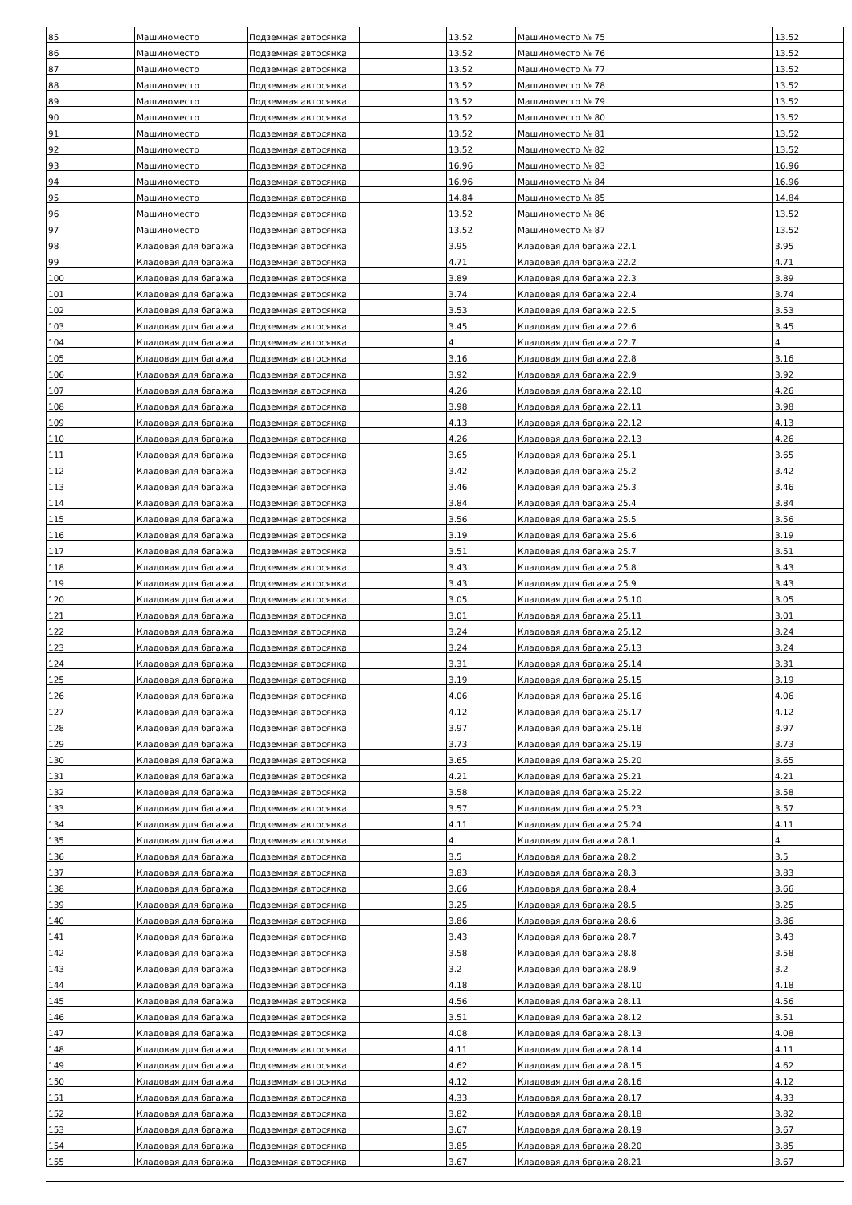| 85 | Машиноместо | Подземная автосянка | | 13.52 | Машиноместо № 75 | 13.52 |
| 86 | Машиноместо | Подземная автосянка | | 13.52 | Машиноместо № 76 | 13.52 |
| 87 | Машиноместо | Подземная автосянка | | 13.52 | Машиноместо № 77 | 13.52 |
| 88 | Машиноместо | Подземная автосянка | | 13.52 | Машиноместо № 78 | 13.52 |
| 89 | Машиноместо | Подземная автосянка | | 13.52 | Машиноместо № 79 | 13.52 |
| 90 | Машиноместо | Подземная автосянка | | 13.52 | Машиноместо № 80 | 13.52 |
| 91 | Машиноместо | Подземная автосянка | | 13.52 | Машиноместо № 81 | 13.52 |
| 92 | Машиноместо | Подземная автосянка | | 13.52 | Машиноместо № 82 | 13.52 |
| 93 | Машиноместо | Подземная автосянка | | 16.96 | Машиноместо № 83 | 16.96 |
| 94 | Машиноместо | Подземная автосянка | | 16.96 | Машиноместо № 84 | 16.96 |
| 95 | Машиноместо | Подземная автосянка | | 14.84 | Машиноместо № 85 | 14.84 |
| 96 | Машиноместо | Подземная автосянка | | 13.52 | Машиноместо № 86 | 13.52 |
| 97 | Машиноместо | Подземная автосянка | | 13.52 | Машиноместо № 87 | 13.52 |
| 98 | Кладовая для багажа | Подземная автосянка | | 3.95 | Кладовая для багажа 22.1 | 3.95 |
| 99 | Кладовая для багажа | Подземная автосянка | | 4.71 | Кладовая для багажа 22.2 | 4.71 |
| 100 | Кладовая для багажа | Подземная автосянка | | 3.89 | Кладовая для багажа 22.3 | 3.89 |
| 101 | Кладовая для багажа | Подземная автосянка | | 3.74 | Кладовая для багажа 22.4 | 3.74 |
| 102 | Кладовая для багажа | Подземная автосянка | | 3.53 | Кладовая для багажа 22.5 | 3.53 |
| 103 | Кладовая для багажа | Подземная автосянка | | 3.45 | Кладовая для багажа 22.6 | 3.45 |
| 104 | Кладовая для багажа | Подземная автосянка | | 4 | Кладовая для багажа 22.7 | 4 |
| 105 | Кладовая для багажа | Подземная автосянка | | 3.16 | Кладовая для багажа 22.8 | 3.16 |
| 106 | Кладовая для багажа | Подземная автосянка | | 3.92 | Кладовая для багажа 22.9 | 3.92 |
| 107 | Кладовая для багажа | Подземная автосянка | | 4.26 | Кладовая для багажа 22.10 | 4.26 |
| 108 | Кладовая для багажа | Подземная автосянка | | 3.98 | Кладовая для багажа 22.11 | 3.98 |
| 109 | Кладовая для багажа | Подземная автосянка | | 4.13 | Кладовая для багажа 22.12 | 4.13 |
| 110 | Кладовая для багажа | Подземная автосянка | | 4.26 | Кладовая для багажа 22.13 | 4.26 |
| 111 | Кладовая для багажа | Подземная автосянка | | 3.65 | Кладовая для багажа 25.1 | 3.65 |
| 112 | Кладовая для багажа | Подземная автосянка | | 3.42 | Кладовая для багажа 25.2 | 3.42 |
| 113 | Кладовая для багажа | Подземная автосянка | | 3.46 | Кладовая для багажа 25.3 | 3.46 |
| 114 | Кладовая для багажа | Подземная автосянка | | 3.84 | Кладовая для багажа 25.4 | 3.84 |
| 115 | Кладовая для багажа | Подземная автосянка | | 3.56 | Кладовая для багажа 25.5 | 3.56 |
| 116 | Кладовая для багажа | Подземная автосянка | | 3.19 | Кладовая для багажа 25.6 | 3.19 |
| 117 | Кладовая для багажа | Подземная автосянка | | 3.51 | Кладовая для багажа 25.7 | 3.51 |
| 118 | Кладовая для багажа | Подземная автосянка | | 3.43 | Кладовая для багажа 25.8 | 3.43 |
| 119 | Кладовая для багажа | Подземная автосянка | | 3.43 | Кладовая для багажа 25.9 | 3.43 |
| 120 | Кладовая для багажа | Подземная автосянка | | 3.05 | Кладовая для багажа 25.10 | 3.05 |
| 121 | Кладовая для багажа | Подземная автосянка | | 3.01 | Кладовая для багажа 25.11 | 3.01 |
| 122 | Кладовая для багажа | Подземная автосянка | | 3.24 | Кладовая для багажа 25.12 | 3.24 |
| 123 | Кладовая для багажа | Подземная автосянка | | 3.24 | Кладовая для багажа 25.13 | 3.24 |
| 124 | Кладовая для багажа | Подземная автосянка | | 3.31 | Кладовая для багажа 25.14 | 3.31 |
| 125 | Кладовая для багажа | Подземная автосянка | | 3.19 | Кладовая для багажа 25.15 | 3.19 |
| 126 | Кладовая для багажа | Подземная автосянка | | 4.06 | Кладовая для багажа 25.16 | 4.06 |
| 127 | Кладовая для багажа | Подземная автосянка | | 4.12 | Кладовая для багажа 25.17 | 4.12 |
| 128 | Кладовая для багажа | Подземная автосянка | | 3.97 | Кладовая для багажа 25.18 | 3.97 |
| 129 | Кладовая для багажа | Подземная автосянка | | 3.73 | Кладовая для багажа 25.19 | 3.73 |
| 130 | Кладовая для багажа | Подземная автосянка | | 3.65 | Кладовая для багажа 25.20 | 3.65 |
| 131 | Кладовая для багажа | Подземная автосянка | | 4.21 | Кладовая для багажа 25.21 | 4.21 |
| 132 | Кладовая для багажа | Подземная автосянка | | 3.58 | Кладовая для багажа 25.22 | 3.58 |
| 133 | Кладовая для багажа | Подземная автосянка | | 3.57 | Кладовая для багажа 25.23 | 3.57 |
| 134 | Кладовая для багажа | Подземная автосянка | | 4.11 | Кладовая для багажа 25.24 | 4.11 |
| 135 | Кладовая для багажа | Подземная автосянка | | 4 | Кладовая для багажа 28.1 | 4 |
| 136 | Кладовая для багажа | Подземная автосянка | | 3.5 | Кладовая для багажа 28.2 | 3.5 |
| 137 | Кладовая для багажа | Подземная автосянка | | 3.83 | Кладовая для багажа 28.3 | 3.83 |
| 138 | Кладовая для багажа | Подземная автосянка | | 3.66 | Кладовая для багажа 28.4 | 3.66 |
| 139 | Кладовая для багажа | Подземная автосянка | | 3.25 | Кладовая для багажа 28.5 | 3.25 |
| 140 | Кладовая для багажа | Подземная автосянка | | 3.86 | Кладовая для багажа 28.6 | 3.86 |
| 141 | Кладовая для багажа | Подземная автосянка | | 3.43 | Кладовая для багажа 28.7 | 3.43 |
| 142 | Кладовая для багажа | Подземная автосянка | | 3.58 | Кладовая для багажа 28.8 | 3.58 |
| 143 | Кладовая для багажа | Подземная автосянка | | 3.2 | Кладовая для багажа 28.9 | 3.2 |
| 144 | Кладовая для багажа | Подземная автосянка | | 4.18 | Кладовая для багажа 28.10 | 4.18 |
| 145 | Кладовая для багажа | Подземная автосянка | | 4.56 | Кладовая для багажа 28.11 | 4.56 |
| 146 | Кладовая для багажа | Подземная автосянка | | 3.51 | Кладовая для багажа 28.12 | 3.51 |
| 147 | Кладовая для багажа | Подземная автосянка | | 4.08 | Кладовая для багажа 28.13 | 4.08 |
| 148 | Кладовая для багажа | Подземная автосянка | | 4.11 | Кладовая для багажа 28.14 | 4.11 |
| 149 | Кладовая для багажа | Подземная автосянка | | 4.62 | Кладовая для багажа 28.15 | 4.62 |
| 150 | Кладовая для багажа | Подземная автосянка | | 4.12 | Кладовая для багажа 28.16 | 4.12 |
| 151 | Кладовая для багажа | Подземная автосянка | | 4.33 | Кладовая для багажа 28.17 | 4.33 |
| 152 | Кладовая для багажа | Подземная автосянка | | 3.82 | Кладовая для багажа 28.18 | 3.82 |
| 153 | Кладовая для багажа | Подземная автосянка | | 3.67 | Кладовая для багажа 28.19 | 3.67 |
| 154 | Кладовая для багажа | Подземная автосянка | | 3.85 | Кладовая для багажа 28.20 | 3.85 |
| 155 | Кладовая для багажа | Подземная автосянка | | 3.67 | Кладовая для багажа 28.21 | 3.67 |